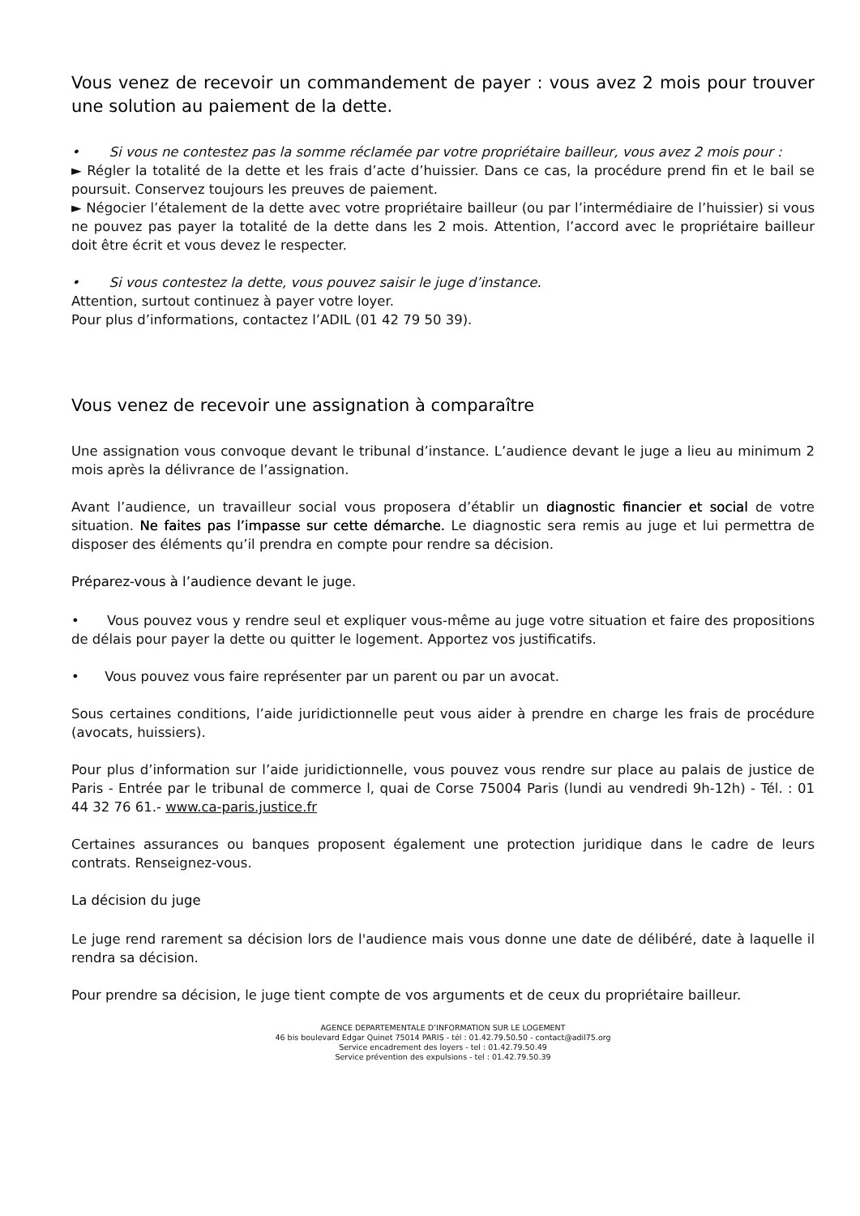Vous venez de recevoir un commandement de payer : vous avez 2 mois pour trouver une solution au paiement de la dette.
• Si vous ne contestez pas la somme réclamée par votre propriétaire bailleur, vous avez 2 mois pour :
► Régler la totalité de la dette et les frais d’acte d’huissier. Dans ce cas, la procédure prend fin et le bail se poursuit. Conservez toujours les preuves de paiement.
► Négocier l’étalement de la dette avec votre propriétaire bailleur (ou par l’intermédiaire de l’huissier) si vous ne pouvez pas payer la totalité de la dette dans les 2 mois. Attention, l’accord avec le propriétaire bailleur doit être écrit et vous devez le respecter.
• Si vous contestez la dette, vous pouvez saisir le juge d’instance.
Attention, surtout continuez à payer votre loyer.
Pour plus d’informations, contactez l’ADIL (01 42 79 50 39).
Vous venez de recevoir une assignation à comparaître
Une assignation vous convoque devant le tribunal d’instance. L’audience devant le juge a lieu au minimum 2 mois après la délivrance de l’assignation.
Avant l’audience, un travailleur social vous proposera d’établir un diagnostic financier et social de votre situation. Ne faites pas l’impasse sur cette démarche. Le diagnostic sera remis au juge et lui permettra de disposer des éléments qu’il prendra en compte pour rendre sa décision.
Préparez-vous à l’audience devant le juge.
• Vous pouvez vous y rendre seul et expliquer vous-même au juge votre situation et faire des propositions de délais pour payer la dette ou quitter le logement. Apportez vos justificatifs.
• Vous pouvez vous faire représenter par un parent ou par un avocat.
Sous certaines conditions, l’aide juridictionnelle peut vous aider à prendre en charge les frais de procédure (avocats, huissiers).
Pour plus d’information sur l’aide juridictionnelle, vous pouvez vous rendre sur place au palais de justice de Paris - Entrée par le tribunal de commerce l, quai de Corse 75004 Paris (lundi au vendredi 9h-12h) - Tél. : 01 44 32 76 61.- www.ca-paris.justice.fr
Certaines assurances ou banques proposent également une protection juridique dans le cadre de leurs contrats. Renseignez-vous.
La décision du juge
Le juge rend rarement sa décision lors de l'audience mais vous donne une date de délibéré, date à laquelle il rendra sa décision.
Pour prendre sa décision, le juge tient compte de vos arguments et de ceux du propriétaire bailleur.
AGENCE DEPARTEMENTALE D’INFORMATION SUR LE LOGEMENT
46 bis boulevard Edgar Quinet 75014 PARIS - tél : 01.42.79.50.50 - contact@adil75.org
Service encadrement des loyers - tel : 01.42.79.50.49
Service prévention des expulsions - tel : 01.42.79.50.39